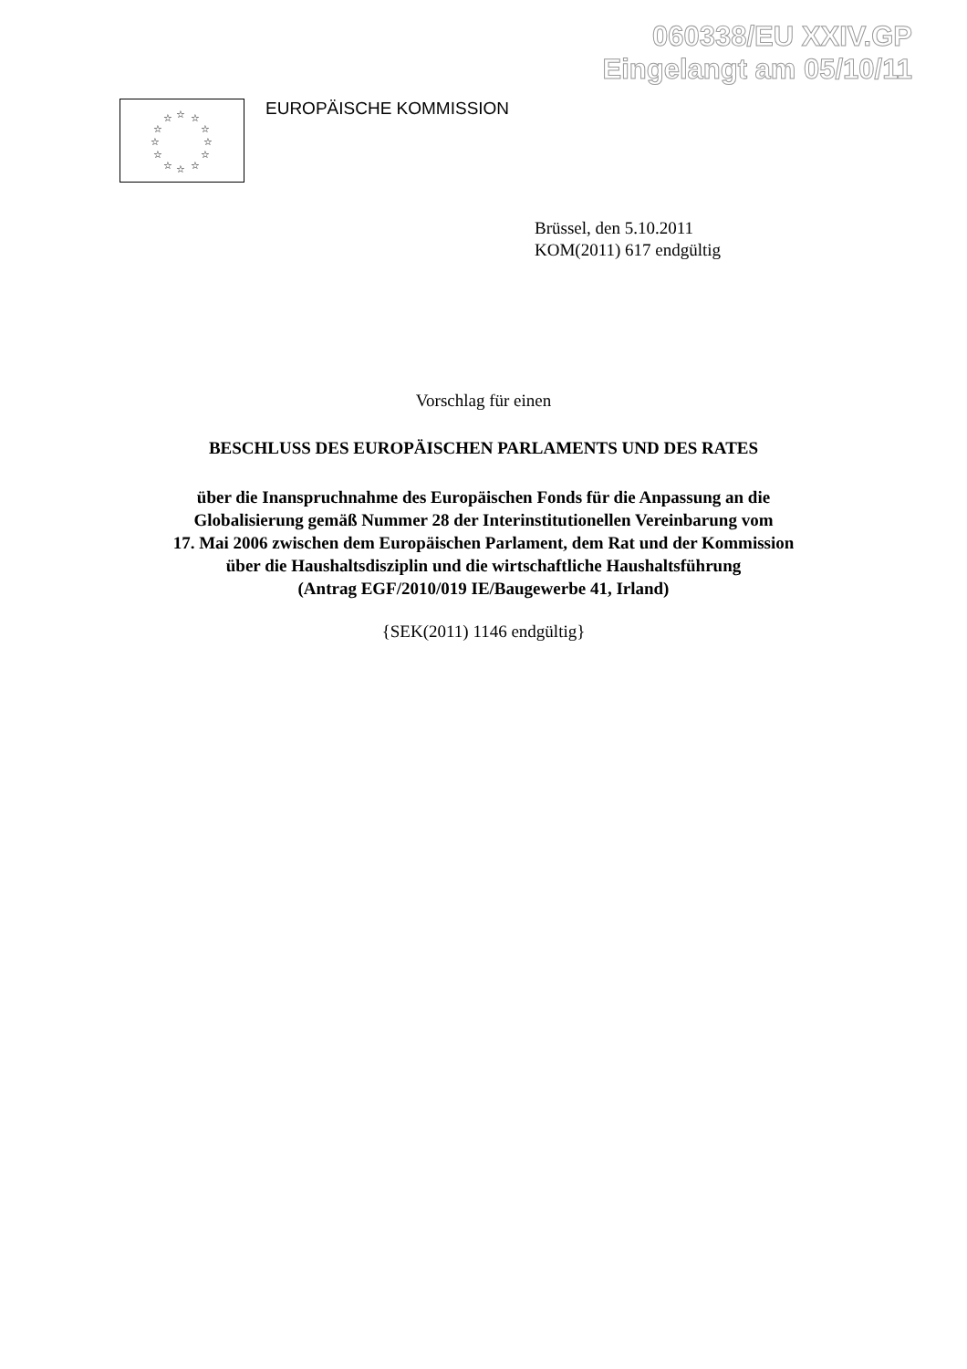060338/EU XXIV.GP
Eingelangt am 05/10/11
☆ ☆ ☆
☆ ☆
☆ ☆
☆ ☆
☆ ☆ ☆
EUROPÄISCHE KOMMISSION
Brüssel, den 5.10.2011
KOM(2011) 617 endgültig
Vorschlag für einen
BESCHLUSS DES EUROPÄISCHEN PARLAMENTS UND DES RATES
über die Inanspruchnahme des Europäischen Fonds für die Anpassung an die
Globalisierung gemäß Nummer 28 der Interinstitutionellen Vereinbarung vom
17. Mai 2006 zwischen dem Europäischen Parlament, dem Rat und der Kommission
über die Haushaltsdisziplin und die wirtschaftliche Haushaltsführung
(Antrag EGF/2010/019 IE/Baugewerbe 41, Irland)
{SEK(2011) 1146 endgültig}